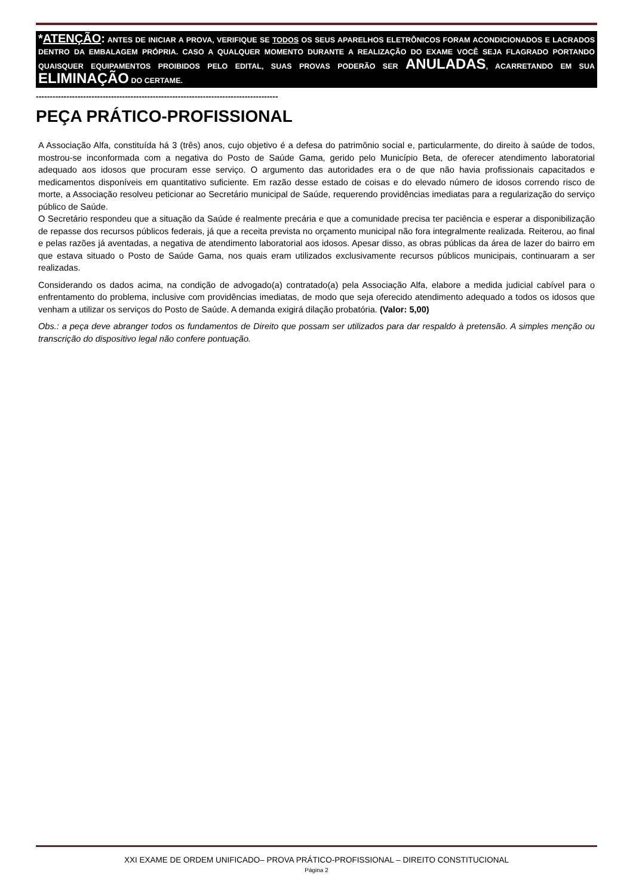*ATENÇÃO: ANTES DE INICIAR A PROVA, VERIFIQUE SE TODOS OS SEUS APARELHOS ELETRÔNICOS FORAM ACONDICIONADOS E LACRADOS DENTRO DA EMBALAGEM PRÓPRIA. CASO A QUALQUER MOMENTO DURANTE A REALIZAÇÃO DO EXAME VOCÊ SEJA FLAGRADO PORTANDO QUAISQUER EQUIPAMENTOS PROIBIDOS PELO EDITAL, SUAS PROVAS PODERÃO SER ANULADAS, ACARRETANDO EM SUA ELIMINAÇÃO DO CERTAME.
---------------------------------------------------------------------------------------
PEÇA PRÁTICO-PROFISSIONAL
A Associação Alfa, constituída há 3 (três) anos, cujo objetivo é a defesa do patrimônio social e, particularmente, do direito à saúde de todos, mostrou-se inconformada com a negativa do Posto de Saúde Gama, gerido pelo Município Beta, de oferecer atendimento laboratorial adequado aos idosos que procuram esse serviço. O argumento das autoridades era o de que não havia profissionais capacitados e medicamentos disponíveis em quantitativo suficiente. Em razão desse estado de coisas e do elevado número de idosos correndo risco de morte, a Associação resolveu peticionar ao Secretário municipal de Saúde, requerendo providências imediatas para a regularização do serviço público de Saúde.
O Secretário respondeu que a situação da Saúde é realmente precária e que a comunidade precisa ter paciência e esperar a disponibilização de repasse dos recursos públicos federais, já que a receita prevista no orçamento municipal não fora integralmente realizada. Reiterou, ao final e pelas razões já aventadas, a negativa de atendimento laboratorial aos idosos. Apesar disso, as obras públicas da área de lazer do bairro em que estava situado o Posto de Saúde Gama, nos quais eram utilizados exclusivamente recursos públicos municipais, continuaram a ser realizadas.
Considerando os dados acima, na condição de advogado(a) contratado(a) pela Associação Alfa, elabore a medida judicial cabível para o enfrentamento do problema, inclusive com providências imediatas, de modo que seja oferecido atendimento adequado a todos os idosos que venham a utilizar os serviços do Posto de Saúde. A demanda exigirá dilação probatória. (Valor: 5,00)
Obs.: a peça deve abranger todos os fundamentos de Direito que possam ser utilizados para dar respaldo à pretensão. A simples menção ou transcrição do dispositivo legal não confere pontuação.
XXI EXAME DE ORDEM UNIFICADO– PROVA PRÁTICO-PROFISSIONAL – DIREITO CONSTITUCIONAL
Página 2